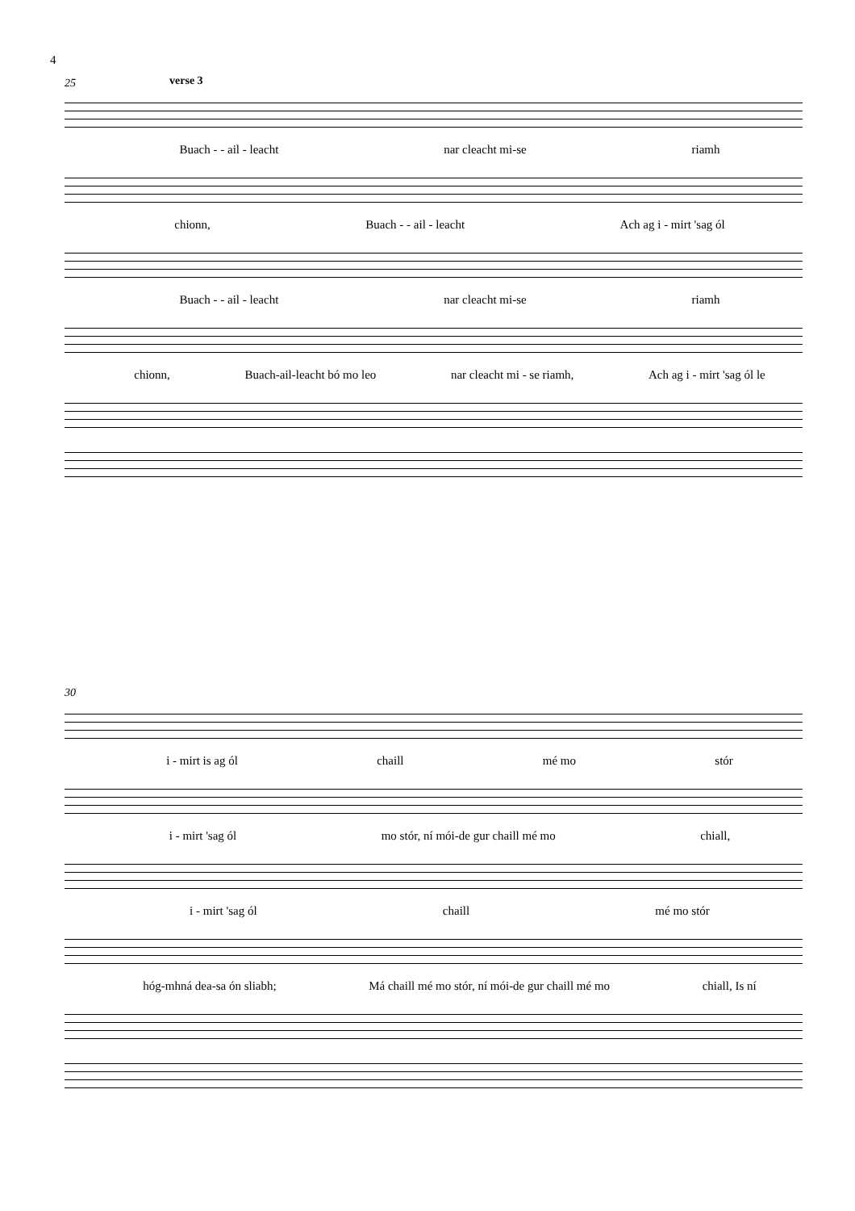4
25 verse 3
Buach - - ail - leacht nar cleacht mi-se riamh
chionn, Buach - - ail - leacht Ach ag i - mirt 'sag ól
Buach - - ail - leacht nar cleacht mi-se riamh
chionn, Buach-ail-leacht bó mo leo nar cleacht mi - se riamh, Ach ag i - mirt 'sag ól le
30
i - mirt is ag ól chaill mé mo stór
i - mirt 'sag ól mo stór, ní mói-de gur chaill mé mo chiall,
i - mirt 'sag ól chaill mé mo stór
hóg-mhná dea-sa ón sliabh; Má chaill mé mo stór, ní mói-de gur chaill mé mo chiall, Is ní